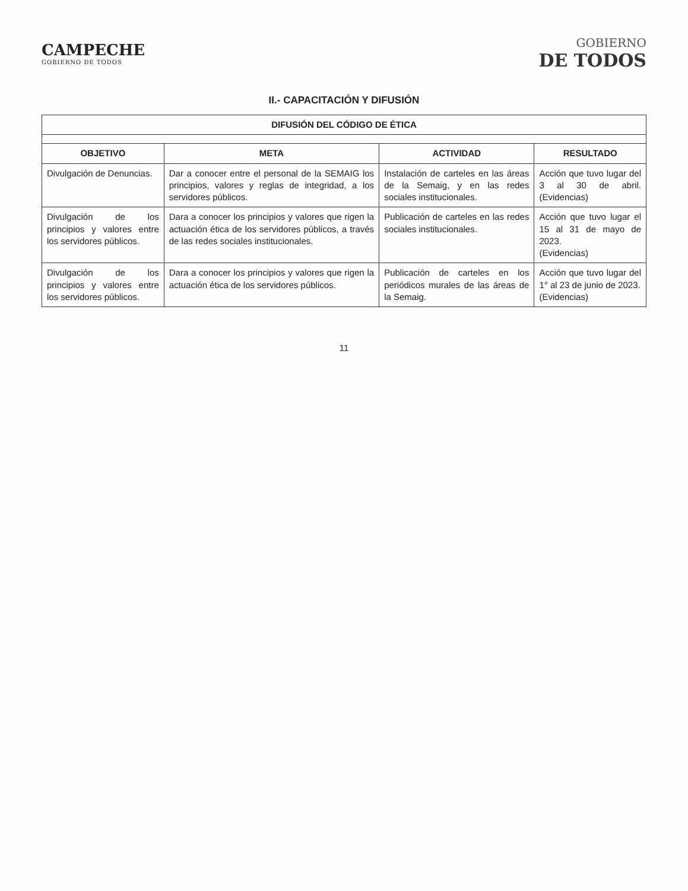CAMPECHE
GOBIERNO DE TODOS
GOBIERNO
DE TODOS
II.- CAPACITACIÓN Y DIFUSIÓN
| DIFUSIÓN DEL CÓDIGO DE ÉTICA | | | |
| --- | --- | --- | --- |
| OBJETIVO | META | ACTIVIDAD | RESULTADO |
| Divulgación de Denuncias. | Dar a conocer entre el personal de la SEMAIG los principios, valores y reglas de integridad, a los servidores públicos. | Instalación de carteles en las áreas de la Semaig, y en las redes sociales institucionales. | Acción que tuvo lugar del 3 al 30 de abril. (Evidencias) |
| Divulgación de los principios y valores entre los servidores públicos. | Dara a conocer los principios y valores que rigen la actuación ética de los servidores públicos, a través de las redes sociales institucionales. | Publicación de carteles en las redes sociales institucionales. | Acción que tuvo lugar el 15 al 31 de mayo de 2023. (Evidencias) |
| Divulgación de los principios y valores entre los servidores públicos. | Dara a conocer los principios y valores que rigen la actuación ética de los servidores públicos. | Publicación de carteles en los periódicos murales de las áreas de la Semaig. | Acción que tuvo lugar del 1° al 23 de junio de 2023. (Evidencias) |
11